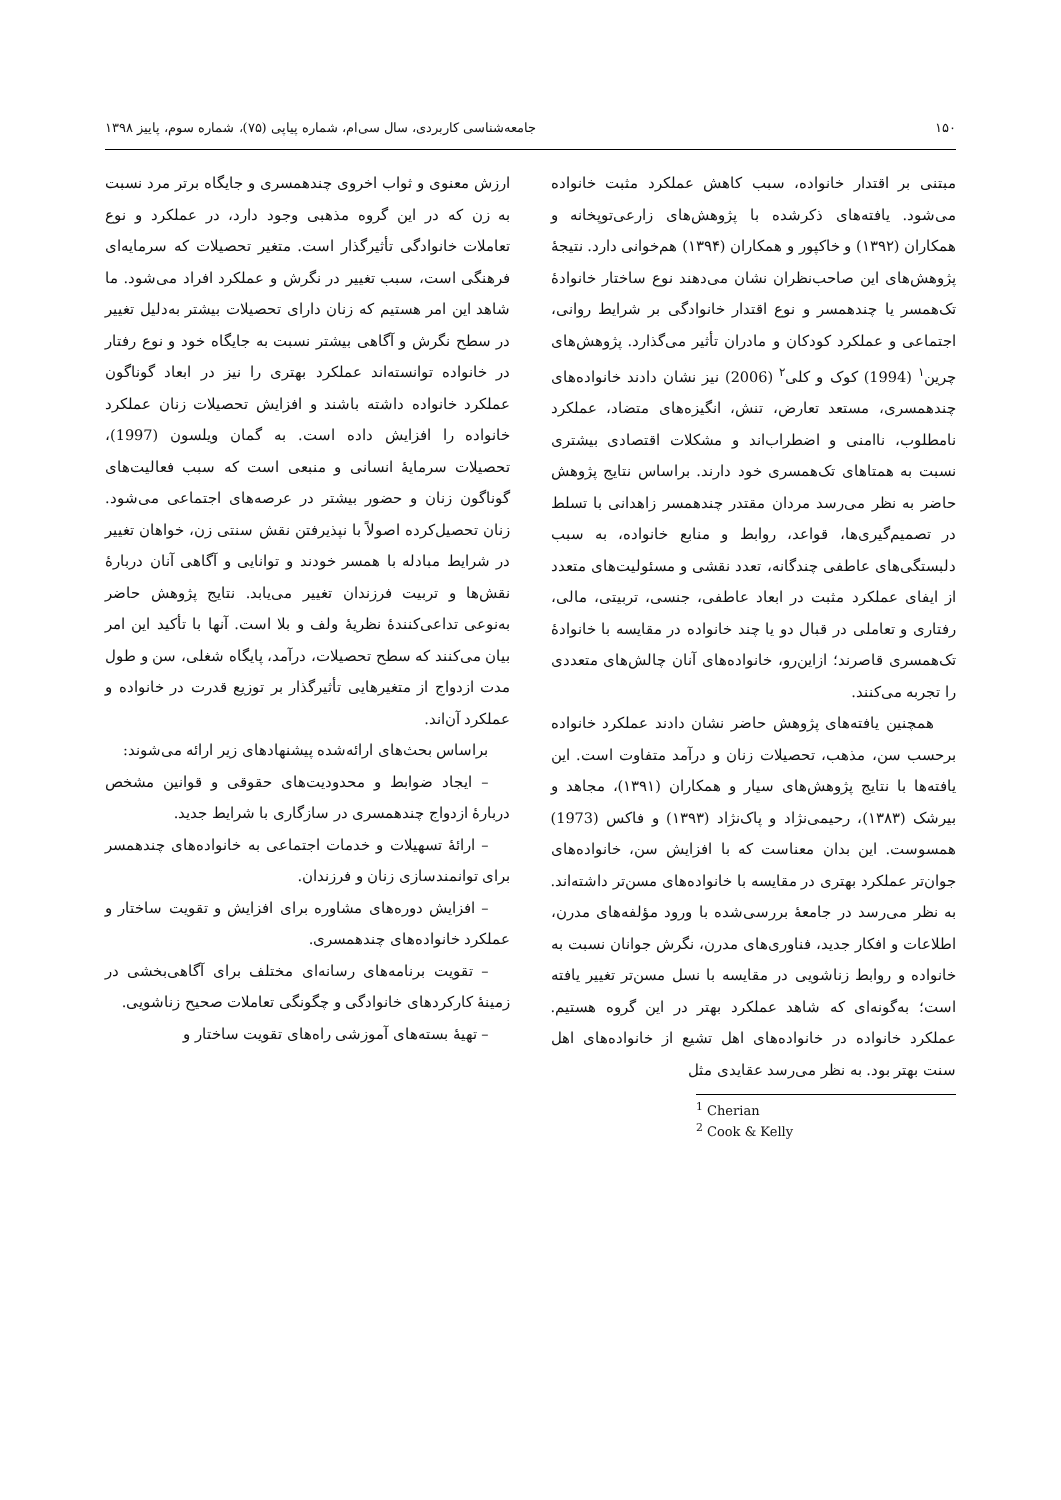۱۵۰ جامعه‌شناسی کاربردی، سال سی‌ام، شماره پیاپی (۷۵)، شماره سوم، پاییز ۱۳۹۸
مبتنی بر اقتدار خانواده، سبب کاهش عملکرد مثبت خانواده می‌شود. یافته‌های ذکرشده با پژوهش‌های زارعی‌توپخانه و همکاران (۱۳۹۲) و خاکپور و همکاران (۱۳۹۴) هم‌خوانی دارد. نتیجهٔ پژوهش‌های این صاحب‌نظران نشان می‌دهند نوع ساختار خانوادهٔ تک‌همسر یا چندهمسر و نوع اقتدار خانوادگی بر شرایط روانی، اجتماعی و عملکرد کودکان و مادران تأثیر می‌گذارد. پژوهش‌های چرین<sup>۱</sup> (1994) کوک و کلی<sup>۲</sup> (2006) نیز نشان دادند خانواده‌های چندهمسری، مستعد تعارض، تنش، انگیزه‌های متضاد، عملکرد نامطلوب، ناامنی و اضطراب‌اند و مشکلات اقتصادی بیشتری نسبت به همتاهای تک‌همسری خود دارند. براساس نتایج پژوهش حاضر به نظر می‌رسد مردان مقتدر چندهمسر زاهدانی با تسلط در تصمیم‌گیری‌ها، قواعد، روابط و منابع خانواده، به سبب دلبستگی‌های عاطفی چندگانه، تعدد نقشی و مسئولیت‌های متعدد از ایفای عملکرد مثبت در ابعاد عاطفی، جنسی، تربیتی، مالی، رفتاری و تعاملی در قبال دو یا چند خانواده در مقایسه با خانوادهٔ تک‌همسری قاصرند؛ ازاین‌رو، خانواده‌های آنان چالش‌های متعددی را تجربه می‌کنند.
همچنین یافته‌های پژوهش حاضر نشان دادند عملکرد خانواده برحسب سن، مذهب، تحصیلات زنان و درآمد متفاوت است. این یافته‌ها با نتایج پژوهش‌های سیار و همکاران (۱۳۹۱)، مجاهد و بیرشک (۱۳۸۳)، رحیمی‌نژاد و پاک‌نژاد (۱۳۹۳) و فاکس (1973) همسوست. این بدان معناست که با افزایش سن، خانواده‌های جوان‌تر عملکرد بهتری در مقایسه با خانواده‌های مسن‌تر داشته‌اند. به نظر می‌رسد در جامعهٔ بررسی‌شده با ورود مؤلفه‌های مدرن، اطلاعات و افکار جدید، فناوری‌های مدرن، نگرش جوانان نسبت به خانواده و روابط زناشویی در مقایسه با نسل مسن‌تر تغییر یافته است؛ به‌گونه‌ای که شاهد عملکرد بهتر در این گروه هستیم. عملکرد خانواده در خانواده‌های اهل تشیع از خانواده‌های اهل سنت بهتر بود. به نظر می‌رسد عقایدی مثل
<sup>1</sup> Cherian
<sup>2</sup> Cook & Kelly
ارزش معنوی و ثواب اخروی چندهمسری و جایگاه برتر مرد نسبت به زن که در این گروه مذهبی وجود دارد، در عملکرد و نوع تعاملات خانوادگی تأثیرگذار است. متغیر تحصیلات که سرمایه‌ای فرهنگی است، سبب تغییر در نگرش و عملکرد افراد می‌شود. ما شاهد این امر هستیم که زنان دارای تحصیلات بیشتر به‌دلیل تغییر در سطح نگرش و آگاهی بیشتر نسبت به جایگاه خود و نوع رفتار در خانواده توانسته‌اند عملکرد بهتری را نیز در ابعاد گوناگون عملکرد خانواده داشته باشند و افزایش تحصیلات زنان عملکرد خانواده را افزایش داده است. به گمان ویلسون (1997)، تحصیلات سرمایهٔ انسانی و منبعی است که سبب فعالیت‌های گوناگون زنان و حضور بیشتر در عرصه‌های اجتماعی می‌شود. زنان تحصیل‌کرده اصولاً با نپذیرفتن نقش سنتی زن، خواهان تغییر در شرایط مبادله با همسر خودند و توانایی و آگاهی آنان دربارهٔ نقش‌ها و تربیت فرزندان تغییر می‌یابد. نتایج پژوهش حاضر به‌نوعی تداعی‌کنندهٔ نظریهٔ ولف و بلا است. آنها با تأکید این امر بیان می‌کنند که سطح تحصیلات، درآمد، پایگاه شغلی، سن و طول مدت ازدواج از متغیرهایی تأثیرگذار بر توزیع قدرت در خانواده و عملکرد آن‌اند.
براساس بحث‌های ارائه‌شده پیشنهادهای زیر ارائه می‌شوند:
– ایجاد ضوابط و محدودیت‌های حقوقی و قوانین مشخص دربارهٔ ازدواج چندهمسری در سازگاری با شرایط جدید.
– ارائهٔ تسهیلات و خدمات اجتماعی به خانواده‌های چندهمسر برای توانمندسازی زنان و فرزندان.
– افزایش دوره‌های مشاوره برای افزایش و تقویت ساختار و عملکرد خانواده‌های چندهمسری.
– تقویت برنامه‌های رسانه‌ای مختلف برای آگاهی‌بخشی در زمینهٔ کارکردهای خانوادگی و چگونگی تعاملات صحیح زناشویی.
– تهیهٔ بسته‌های آموزشی راه‌های تقویت ساختار و